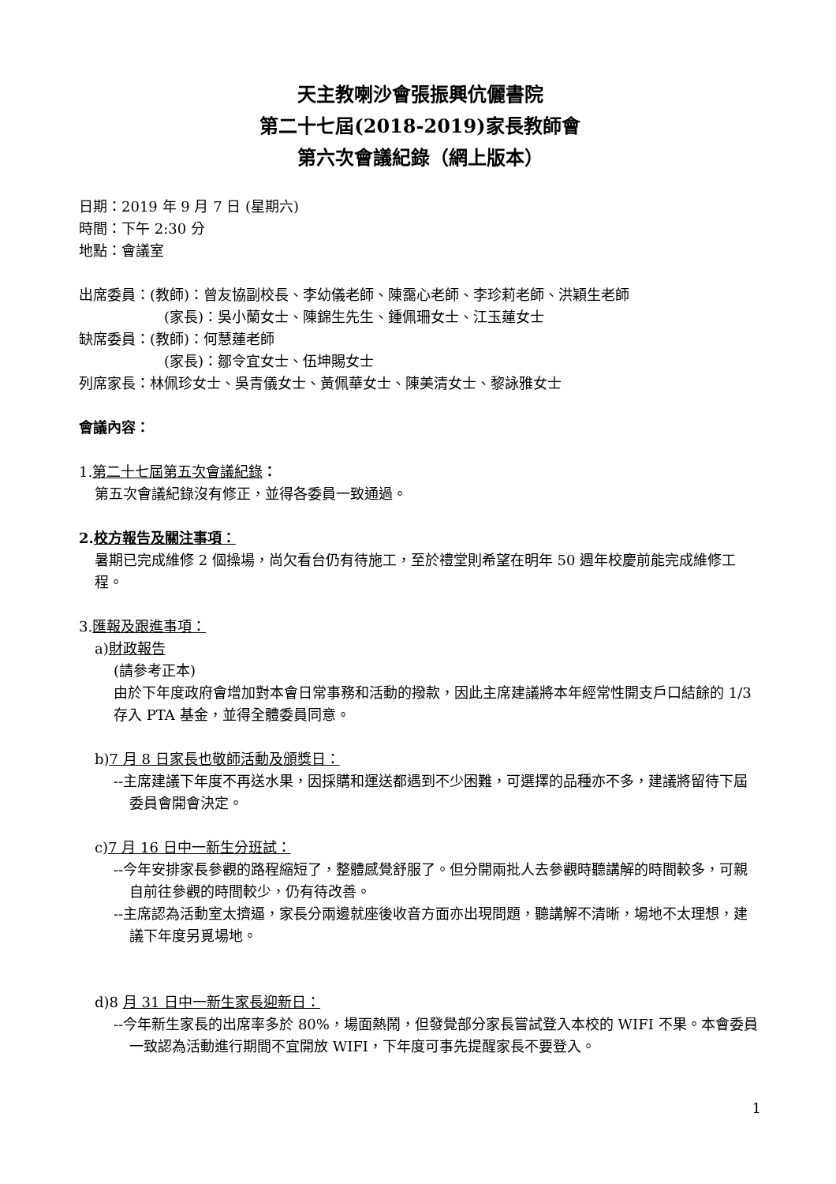天主教喇沙會張振興伉儷書院
第二十七屆(2018-2019)家長教師會
第六次會議紀錄（網上版本）
日期：2019 年 9 月 7 日 (星期六)
時間：下午 2:30 分
地點：會議室
出席委員：(教師)：曾友協副校長、李幼儀老師、陳靄心老師、李珍莉老師、洪穎生老師
(家長)：吳小蘭女士、陳錦生先生、鍾佩珊女士、江玉蓮女士
缺席委員：(教師)：何慧蓮老師
(家長)：鄒令宜女士、伍坤賜女士
列席家長：林佩珍女士、吳青儀女士、黃佩華女士、陳美清女士、黎詠雅女士
會議內容：
1.第二十七屆第五次會議紀錄：
第五次會議紀錄沒有修正，並得各委員一致通過。
2.校方報告及關注事項：
暑期已完成維修 2 個操場，尚欠看台仍有待施工，至於禮堂則希望在明年 50 週年校慶前能完成維修工程。
3.匯報及跟進事項：
a)財政報告
(請參考正本)
由於下年度政府會增加對本會日常事務和活動的撥款，因此主席建議將本年經常性開支戶口結餘的 1/3 存入 PTA 基金，並得全體委員同意。
b)7 月 8 日家長也敬師活動及頒獎日：
--主席建議下年度不再送水果，因採購和運送都遇到不少困難，可選擇的品種亦不多，建議將留待下屆委員會開會決定。
c)7 月 16 日中一新生分班試：
--今年安排家長參觀的路程縮短了，整體感覺舒服了。但分開兩批人去參觀時聽講解的時間較多，可親自前往參觀的時間較少，仍有待改善。
--主席認為活動室太擠逼，家長分兩邊就座後收音方面亦出現問題，聽講解不清晰，場地不太理想，建議下年度另覓場地。
d)8 月 31 日中一新生家長迎新日：
--今年新生家長的出席率多於 80%，場面熱鬧，但發覺部分家長嘗試登入本校的 WIFI 不果。本會委員一致認為活動進行期間不宜開放 WIFI，下年度可事先提醒家長不要登入。
1